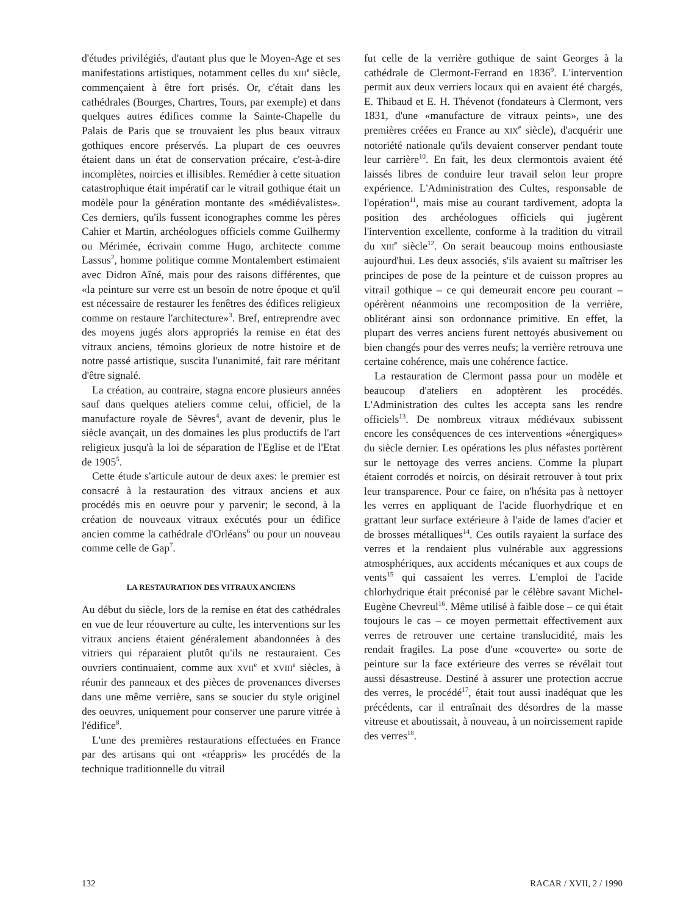d'études privilégiés, d'autant plus que le Moyen-Age et ses manifestations artistiques, notamment celles du XIII<sup>e</sup> siècle, commençaient à être fort prisés. Or, c'était dans les cathédrales (Bourges, Chartres, Tours, par exemple) et dans quelques autres édifices comme la Sainte-Chapelle du Palais de Paris que se trouvaient les plus beaux vitraux gothiques encore préservés. La plupart de ces oeuvres étaient dans un état de conservation précaire, c'est-à-dire incomplètes, noircies et illisibles. Remédier à cette situation catastrophique était impératif car le vitrail gothique était un modèle pour la génération montante des «médiévalistes». Ces derniers, qu'ils fussent iconographes comme les pères Cahier et Martin, archéologues officiels comme Guilhermy ou Mérimée, écrivain comme Hugo, architecte comme Lassus<sup>2</sup>, homme politique comme Montalembert estimaient avec Didron Aîné, mais pour des raisons différentes, que «la peinture sur verre est un besoin de notre époque et qu'il est nécessaire de restaurer les fenêtres des édifices religieux comme on restaure l'architecture»<sup>3</sup>. Bref, entreprendre avec des moyens jugés alors appropriés la remise en état des vitraux anciens, témoins glorieux de notre histoire et de notre passé artistique, suscita l'unanimité, fait rare méritant d'être signalé.
La création, au contraire, stagna encore plusieurs années sauf dans quelques ateliers comme celui, officiel, de la manufacture royale de Sèvres<sup>4</sup>, avant de devenir, plus le siècle avançait, un des domaines les plus productifs de l'art religieux jusqu'à la loi de séparation de l'Eglise et de l'Etat de 1905<sup>5</sup>.
Cette étude s'articule autour de deux axes: le premier est consacré à la restauration des vitraux anciens et aux procédés mis en oeuvre pour y parvenir; le second, à la création de nouveaux vitraux exécutés pour un édifice ancien comme la cathédrale d'Orléans<sup>6</sup> ou pour un nouveau comme celle de Gap<sup>7</sup>.
LA RESTAURATION DES VITRAUX ANCIENS
Au début du siècle, lors de la remise en état des cathédrales en vue de leur réouverture au culte, les interventions sur les vitraux anciens étaient généralement abandonnées à des vitriers qui réparaient plutôt qu'ils ne restauraient. Ces ouvriers continuaient, comme aux XVII<sup>e</sup> et XVIII<sup>e</sup> siècles, à réunir des panneaux et des pièces de provenances diverses dans une même verrière, sans se soucier du style originel des oeuvres, uniquement pour conserver une parure vitrée à l'édifice<sup>8</sup>.
L'une des premières restaurations effectuées en France par des artisans qui ont «réappris» les procédés de la technique traditionnelle du vitrail
fut celle de la verrière gothique de saint Georges à la cathédrale de Clermont-Ferrand en 1836<sup>9</sup>. L'intervention permit aux deux verriers locaux qui en avaient été chargés, E. Thibaud et E. H. Thévenot (fondateurs à Clermont, vers 1831, d'une «manufacture de vitraux peints», une des premières créées en France au XIX<sup>e</sup> siècle), d'acquérir une notoriété nationale qu'ils devaient conserver pendant toute leur carrière<sup>10</sup>. En fait, les deux clermontois avaient été laissés libres de conduire leur travail selon leur propre expérience. L'Administration des Cultes, responsable de l'opération<sup>11</sup>, mais mise au courant tardivement, adopta la position des archéologues officiels qui jugèrent l'intervention excellente, conforme à la tradition du vitrail du XIII<sup>e</sup> siècle<sup>12</sup>. On serait beaucoup moins enthousiaste aujourd'hui. Les deux associés, s'ils avaient su maîtriser les principes de pose de la peinture et de cuisson propres au vitrail gothique – ce qui demeurait encore peu courant – opérèrent néanmoins une recomposition de la verrière, oblitérant ainsi son ordonnance primitive. En effet, la plupart des verres anciens furent nettoyés abusivement ou bien changés pour des verres neufs; la verrière retrouva une certaine cohérence, mais une cohérence factice.
La restauration de Clermont passa pour un modèle et beaucoup d'ateliers en adoptèrent les procédés. L'Administration des cultes les accepta sans les rendre officiels<sup>13</sup>. De nombreux vitraux médiévaux subissent encore les conséquences de ces interventions «énergiques» du siècle dernier. Les opérations les plus néfastes portèrent sur le nettoyage des verres anciens. Comme la plupart étaient corrodés et noircis, on désirait retrouver à tout prix leur transparence. Pour ce faire, on n'hésita pas à nettoyer les verres en appliquant de l'acide fluorhydrique et en grattant leur surface extérieure à l'aide de lames d'acier et de brosses métalliques<sup>14</sup>. Ces outils rayaient la surface des verres et la rendaient plus vulnérable aux aggressions atmosphériques, aux accidents mécaniques et aux coups de vents<sup>15</sup> qui cassaient les verres. L'emploi de l'acide chlorhydrique était préconisé par le célèbre savant Michel-Eugène Chevreul<sup>16</sup>. Même utilisé à faible dose – ce qui était toujours le cas – ce moyen permettait effectivement aux verres de retrouver une certaine translucidité, mais les rendait fragiles. La pose d'une «couverte» ou sorte de peinture sur la face extérieure des verres se révélait tout aussi désastreuse. Destiné à assurer une protection accrue des verres, le procédé<sup>17</sup>, était tout aussi inadéquat que les précédents, car il entraînait des désordres de la masse vitreuse et aboutissait, à nouveau, à un noircissement rapide des verres<sup>18</sup>.
132 RACAR / XVII, 2 / 1990